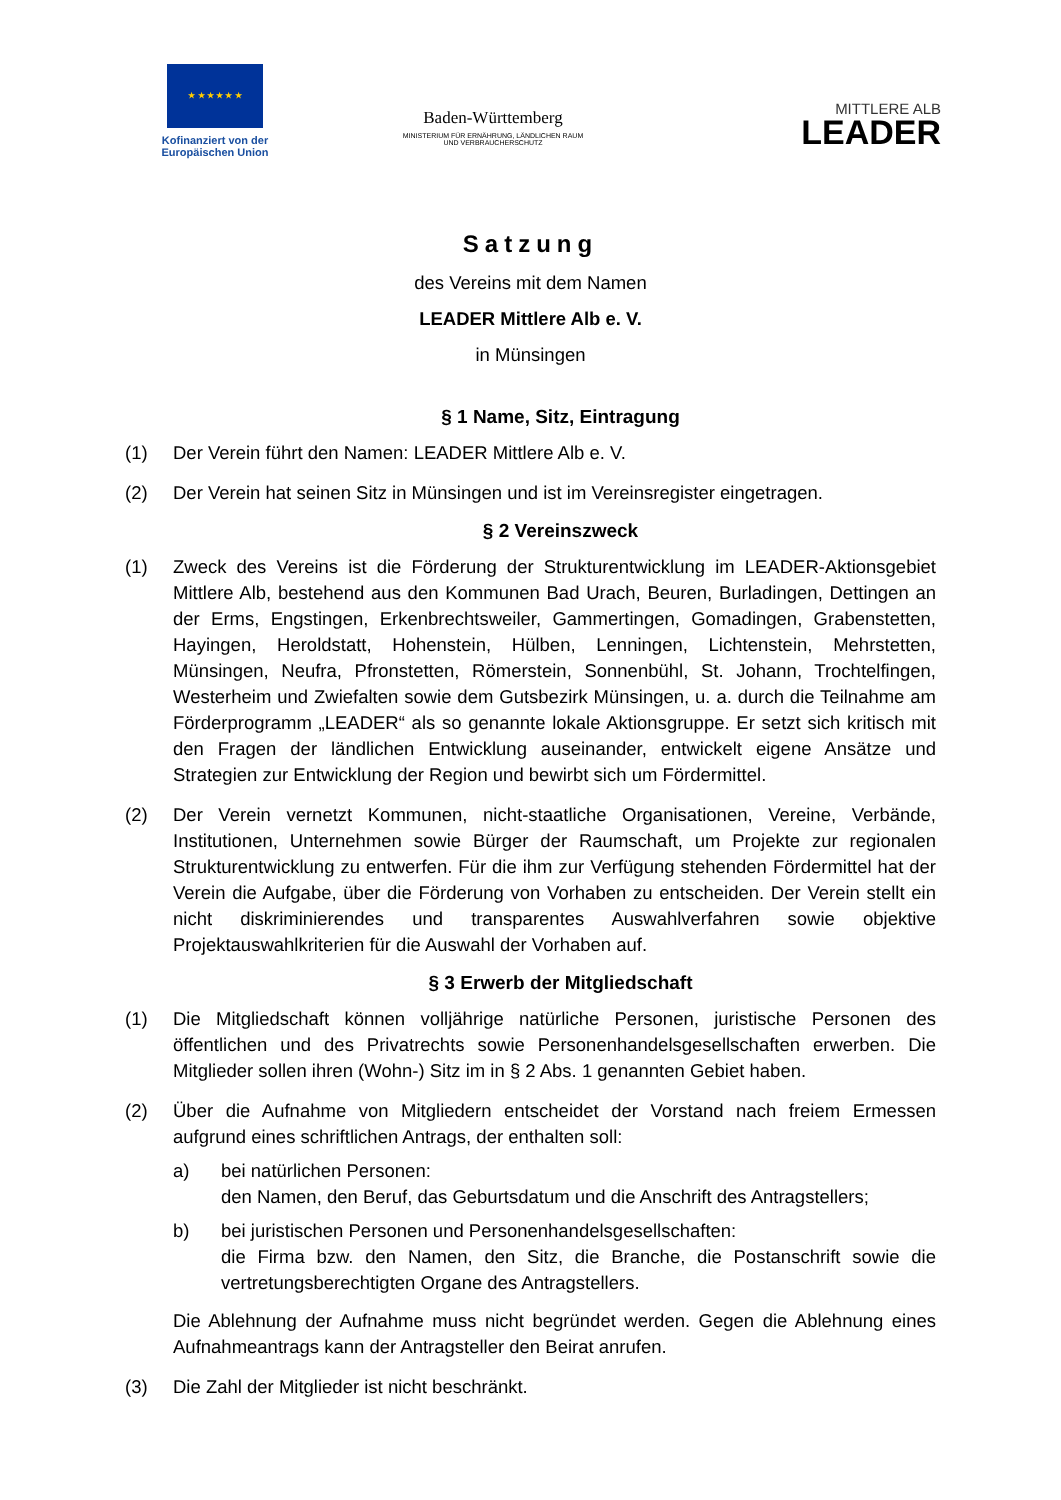★ ★ ★ ★ ★ ★
Kofinanziert von der Europäischen Union
Baden-Württemberg
MINISTERIUM FÜR ERNÄHRUNG, LÄNDLICHEN RAUM
UND VERBRAUCHERSCHUTZ
MITTLERE ALB
LEADER
Satzung
des Vereins mit dem Namen
LEADER Mittlere Alb e. V.
in Münsingen
§ 1 Name, Sitz, Eintragung
(1) Der Verein führt den Namen: LEADER Mittlere Alb e. V.
(2) Der Verein hat seinen Sitz in Münsingen und ist im Vereinsregister eingetragen.
§ 2 Vereinszweck
(1) Zweck des Vereins ist die Förderung der Strukturentwicklung im LEADER-Aktionsgebiet Mittlere Alb, bestehend aus den Kommunen Bad Urach, Beuren, Burladingen, Dettingen an der Erms, Engstingen, Erkenbrechtsweiler, Gammertingen, Gomadingen, Grabenstetten, Hayingen, Heroldstatt, Hohenstein, Hülben, Lenningen, Lichtenstein, Mehrstetten, Münsingen, Neufra, Pfronstetten, Römerstein, Sonnenbühl, St. Johann, Trochtelfingen, Westerheim und Zwiefalten sowie dem Gutsbezirk Münsingen, u. a. durch die Teilnahme am Förderprogramm „LEADER“ als so genannte lokale Aktionsgruppe. Er setzt sich kritisch mit den Fragen der ländlichen Entwicklung auseinander, entwickelt eigene Ansätze und Strategien zur Entwicklung der Region und bewirbt sich um Fördermittel.
(2) Der Verein vernetzt Kommunen, nicht-staatliche Organisationen, Vereine, Verbände, Institutionen, Unternehmen sowie Bürger der Raumschaft, um Projekte zur regionalen Strukturentwicklung zu entwerfen. Für die ihm zur Verfügung stehenden Fördermittel hat der Verein die Aufgabe, über die Förderung von Vorhaben zu entscheiden. Der Verein stellt ein nicht diskriminierendes und transparentes Auswahlverfahren sowie objektive Projektauswahlkriterien für die Auswahl der Vorhaben auf.
§ 3 Erwerb der Mitgliedschaft
(1) Die Mitgliedschaft können volljährige natürliche Personen, juristische Personen des öffentlichen und des Privatrechts sowie Personenhandelsgesellschaften erwerben. Die Mitglieder sollen ihren (Wohn-) Sitz im in § 2 Abs. 1 genannten Gebiet haben.
(2) Über die Aufnahme von Mitgliedern entscheidet der Vorstand nach freiem Ermessen aufgrund eines schriftlichen Antrags, der enthalten soll:
a) bei natürlichen Personen:
den Namen, den Beruf, das Geburtsdatum und die Anschrift des Antragstellers;
b) bei juristischen Personen und Personenhandelsgesellschaften:
die Firma bzw. den Namen, den Sitz, die Branche, die Postanschrift sowie die vertretungsberechtigten Organe des Antragstellers.
Die Ablehnung der Aufnahme muss nicht begründet werden. Gegen die Ablehnung eines Aufnahmeantrags kann der Antragsteller den Beirat anrufen.
(3) Die Zahl der Mitglieder ist nicht beschränkt.